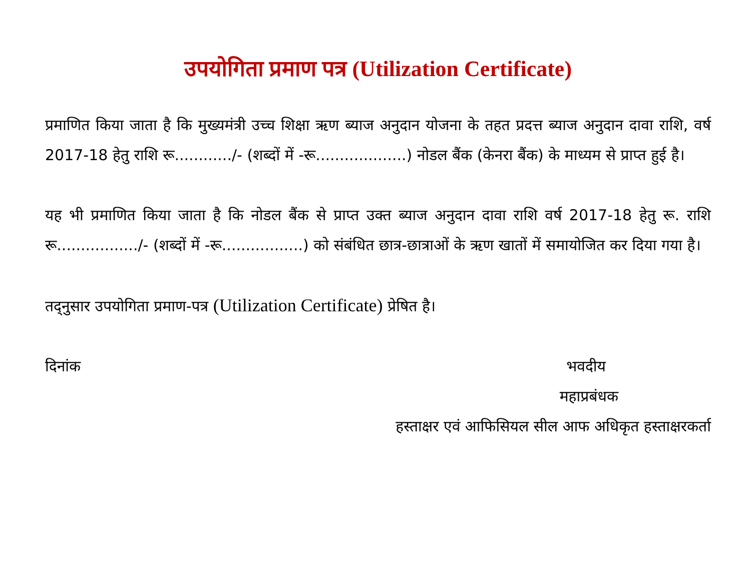उपयोगिता प्रमाण पत्र (Utilization Certificate)
प्रमाणित किया जाता है कि मुख्यमंत्री उच्च शिक्षा ऋण ब्याज अनुदान योजना के तहत प्रदत्त ब्याज अनुदान दावा राशि, वर्ष 2017-18 हेतु राशि रू............/- (शब्दों में -रू...................) नोडल बैंक (केनरा बैंक) के माध्यम से प्राप्त हुई है।
यह भी प्रमाणित किया जाता है कि नोडल बैंक से प्राप्त उक्त ब्याज अनुदान दावा राशि वर्ष 2017-18 हेतु रू. राशि रू................./- (शब्दों में -रू.................) को संबंधित छात्र-छात्राओं के ऋण खातों में समायोजित कर दिया गया है।
तद्नुसार उपयोगिता प्रमाण-पत्र (Utilization Certificate) प्रेषित है।
दिनांक भवदीय
महाप्रबंधक
हस्ताक्षर एवं आफिसियल सील आफ अधिकृत हस्ताक्षरकर्ता